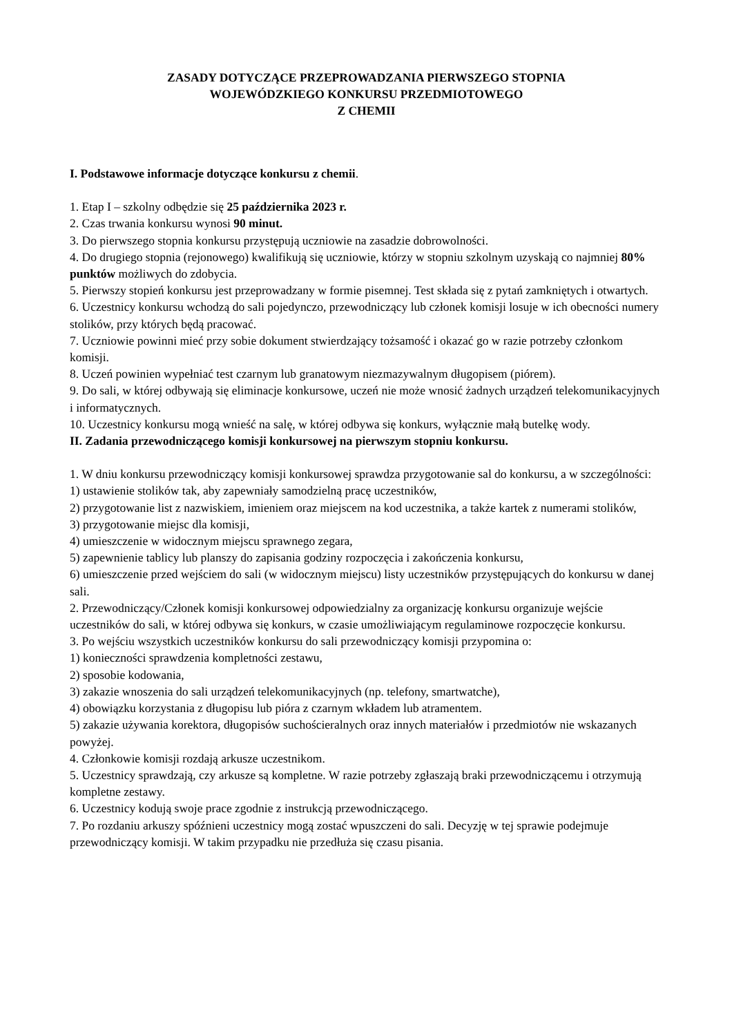ZASADY DOTYCZĄCE PRZEPROWADZANIA PIERWSZEGO STOPNIA
WOJEWÓDZKIEGO KONKURSU PRZEDMIOTOWEGO
Z CHEMII
I. Podstawowe informacje dotyczące konkursu z chemii.
1. Etap I – szkolny odbędzie się 25 października 2023 r.
2. Czas trwania konkursu wynosi 90 minut.
3. Do pierwszego stopnia konkursu przystępują uczniowie na zasadzie dobrowolności.
4. Do drugiego stopnia (rejonowego) kwalifikują się uczniowie, którzy w stopniu szkolnym uzyskają co najmniej 80% punktów możliwych do zdobycia.
5. Pierwszy stopień konkursu jest przeprowadzany w formie pisemnej. Test składa się z pytań zamkniętych i otwartych.
6. Uczestnicy konkursu wchodzą do sali pojedynczo, przewodniczący lub członek komisji losuje w ich obecności numery stolików, przy których będą pracować.
7. Uczniowie powinni mieć przy sobie dokument stwierdzający tożsamość i okazać go w razie potrzeby członkom komisji.
8. Uczeń powinien wypełniać test czarnym lub granatowym niezmazywalnym długopisem (piórem).
9. Do sali, w której odbywają się eliminacje konkursowe, uczeń nie może wnosić żadnych urządzeń telekomunikacyjnych i informatycznych.
10. Uczestnicy konkursu mogą wnieść na salę, w której odbywa się konkurs, wyłącznie małą butelkę wody.
II. Zadania przewodniczącego komisji konkursowej na pierwszym stopniu konkursu.
1. W dniu konkursu przewodniczący komisji konkursowej sprawdza przygotowanie sal do konkursu, a w szczególności:
1) ustawienie stolików tak, aby zapewniały samodzielną pracę uczestników,
2) przygotowanie list z nazwiskiem, imieniem oraz miejscem na kod uczestnika, a także kartek z numerami stolików,
3) przygotowanie miejsc dla komisji,
4) umieszczenie w widocznym miejscu sprawnego zegara,
5) zapewnienie tablicy lub planszy do zapisania godziny rozpoczęcia i zakończenia konkursu,
6) umieszczenie przed wejściem do sali (w widocznym miejscu) listy uczestników przystępujących do konkursu w danej sali.
2. Przewodniczący/Członek komisji konkursowej odpowiedzialny za organizację konkursu organizuje wejście uczestników do sali, w której odbywa się konkurs, w czasie umożliwiającym regulaminowe rozpoczęcie konkursu.
3. Po wejściu wszystkich uczestników konkursu do sali przewodniczący komisji przypomina o:
1) konieczności sprawdzenia kompletności zestawu,
2) sposobie kodowania,
3) zakazie wnoszenia do sali urządzeń telekomunikacyjnych (np. telefony, smartwatche),
4) obowiązku korzystania z długopisu lub pióra z czarnym wkładem lub atramentem.
5) zakazie używania korektora, długopisów suchościeralnych oraz innych materiałów i przedmiotów nie wskazanych powyżej.
4. Członkowie komisji rozdają arkusze uczestnikom.
5. Uczestnicy sprawdzają, czy arkusze są kompletne. W razie potrzeby zgłaszają braki przewodniczącemu i otrzymują kompletne zestawy.
6. Uczestnicy kodują swoje prace zgodnie z instrukcją przewodniczącego.
7. Po rozdaniu arkuszy spóźnieni uczestnicy mogą zostać wpuszczeni do sali. Decyzję w tej sprawie podejmuje przewodniczący komisji. W takim przypadku nie przedłuża się czasu pisania.